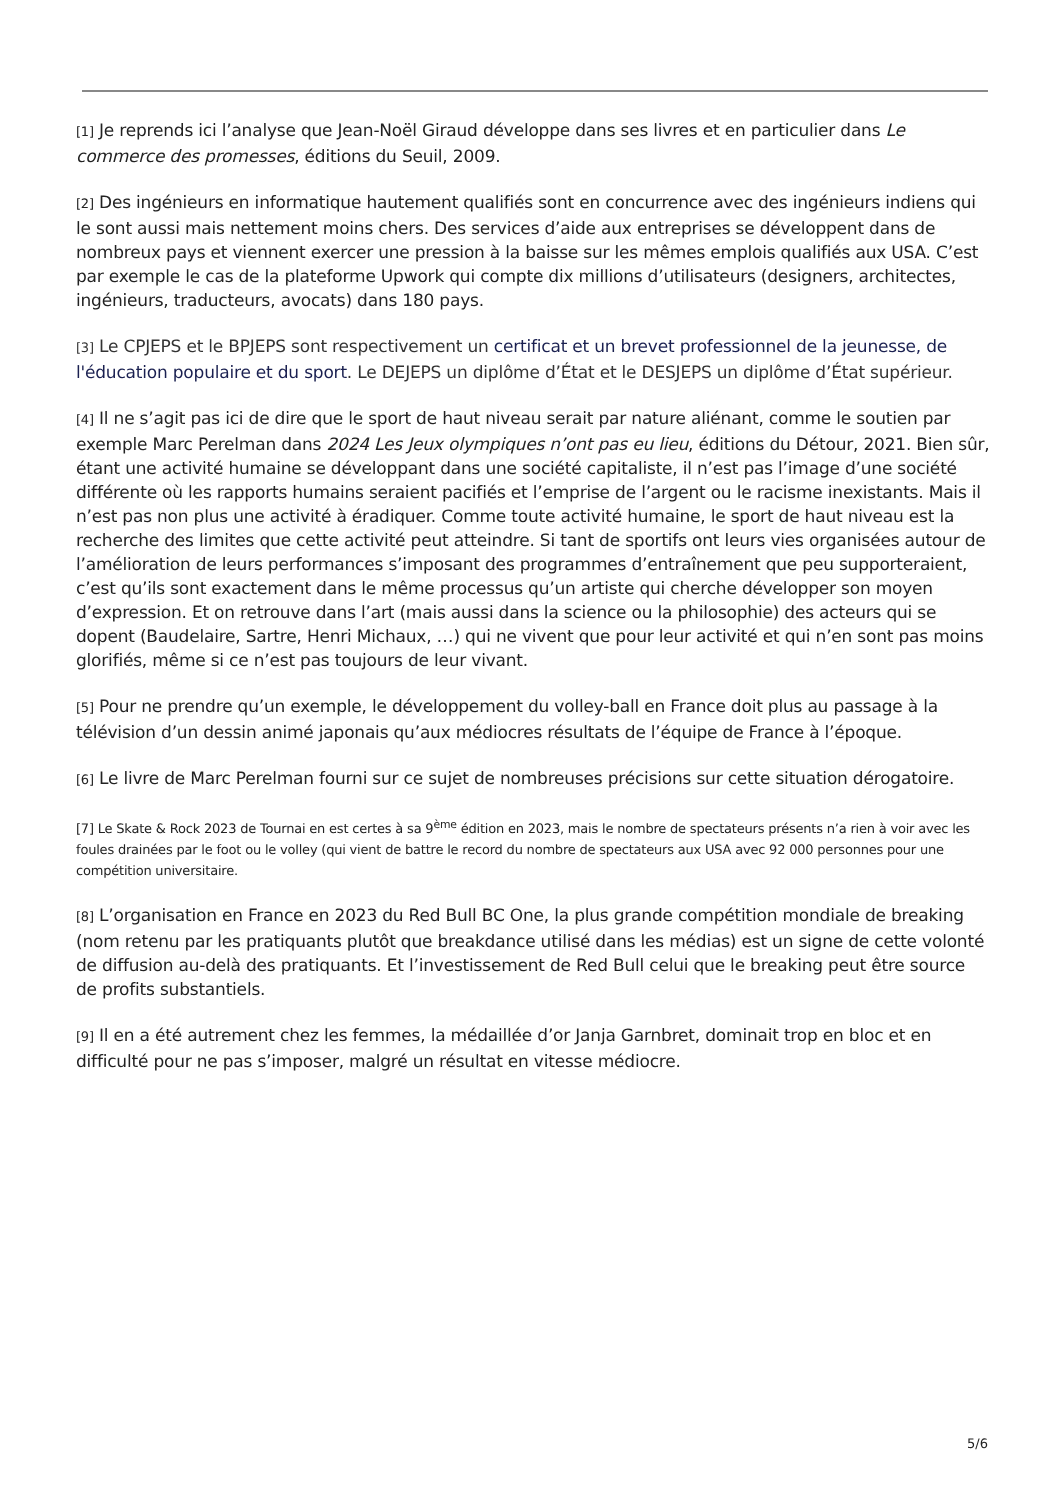[1] Je reprends ici l’analyse que Jean-Noël Giraud développe dans ses livres et en particulier dans Le commerce des promesses, éditions du Seuil, 2009.
[2] Des ingénieurs en informatique hautement qualifiés sont en concurrence avec des ingénieurs indiens qui le sont aussi mais nettement moins chers. Des services d’aide aux entreprises se développent dans de nombreux pays et viennent exercer une pression à la baisse sur les mêmes emplois qualifiés aux USA. C’est par exemple le cas de la plateforme Upwork qui compte dix millions d’utilisateurs (designers, architectes, ingénieurs, traducteurs, avocats) dans 180 pays.
[3] Le CPJEPS et le BPJEPS sont respectivement un certificat et un brevet professionnel de la jeunesse, de l'éducation populaire et du sport. Le DEJEPS un diplôme d’État et le DESJEPS un diplôme d’État supérieur.
[4] Il ne s’agit pas ici de dire que le sport de haut niveau serait par nature aliénant, comme le soutien par exemple Marc Perelman dans 2024 Les Jeux olympiques n’ont pas eu lieu, éditions du Détour, 2021. Bien sûr, étant une activité humaine se développant dans une société capitaliste, il n’est pas l’image d’une société différente où les rapports humains seraient pacifiés et l’emprise de l’argent ou le racisme inexistants. Mais il n’est pas non plus une activité à éradiquer. Comme toute activité humaine, le sport de haut niveau est la recherche des limites que cette activité peut atteindre. Si tant de sportifs ont leurs vies organisées autour de l’amélioration de leurs performances s’imposant des programmes d’entraînement que peu supporteraient, c’est qu’ils sont exactement dans le même processus qu’un artiste qui cherche développer son moyen d’expression. Et on retrouve dans l’art (mais aussi dans la science ou la philosophie) des acteurs qui se dopent (Baudelaire, Sartre, Henri Michaux, …) qui ne vivent que pour leur activité et qui n’en sont pas moins glorifiés, même si ce n’est pas toujours de leur vivant.
[5] Pour ne prendre qu’un exemple, le développement du volley-ball en France doit plus au passage à la télévision d’un dessin animé japonais qu’aux médiocres résultats de l’équipe de France à l’époque.
[6] Le livre de Marc Perelman fourni sur ce sujet de nombreuses précisions sur cette situation dérogatoire.
[7] Le Skate & Rock 2023 de Tournai en est certes à sa 9<sup>ème</sup> édition en 2023, mais le nombre de spectateurs présents n’a rien à voir avec les foules drainées par le foot ou le volley (qui vient de battre le record du nombre de spectateurs aux USA avec 92 000 personnes pour une compétition universitaire.
[8] L’organisation en France en 2023 du Red Bull BC One, la plus grande compétition mondiale de breaking (nom retenu par les pratiquants plutôt que breakdance utilisé dans les médias) est un signe de cette volonté de diffusion au-delà des pratiquants. Et l’investissement de Red Bull celui que le breaking peut être source de profits substantiels.
[9] Il en a été autrement chez les femmes, la médaillée d’or Janja Garnbret, dominait trop en bloc et en difficulté pour ne pas s’imposer, malgré un résultat en vitesse médiocre.
5/6